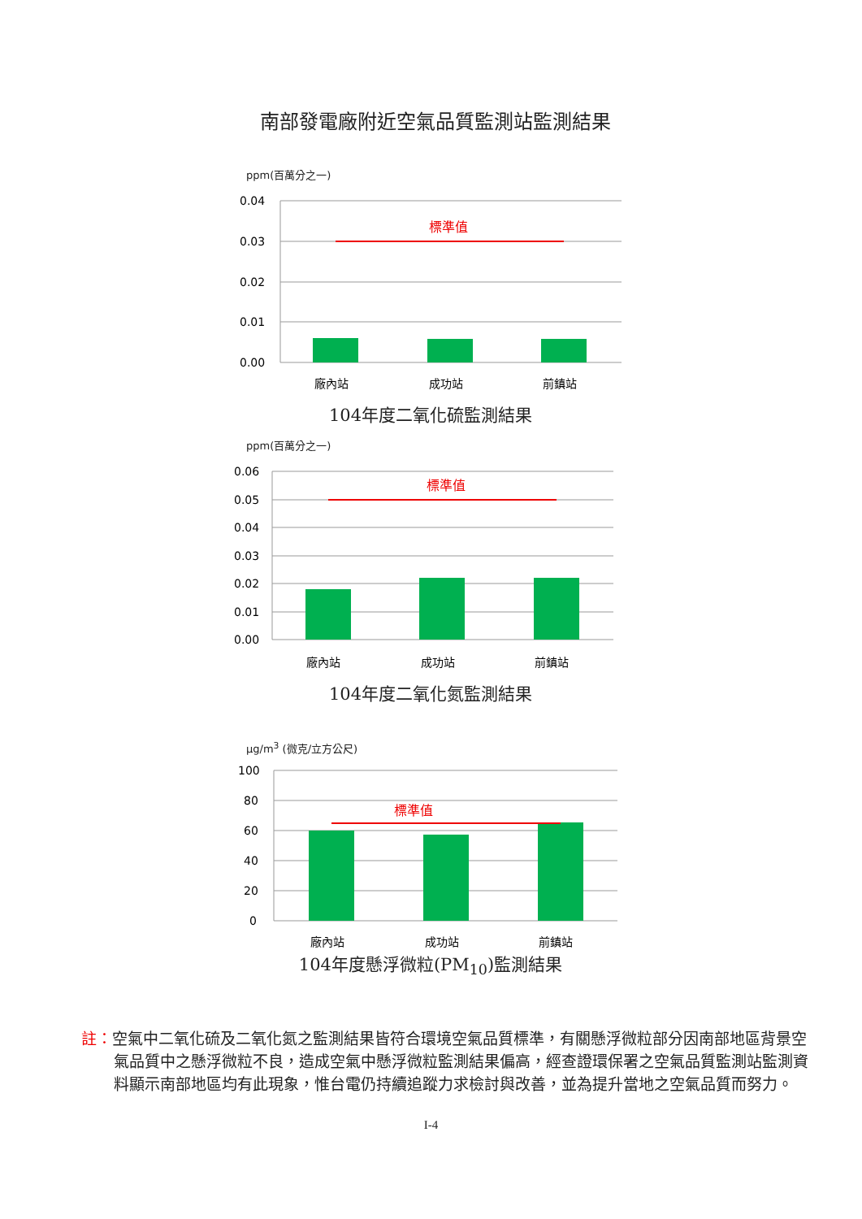南部發電廠附近空氣品質監測站監測結果
ppm(百萬分之一)
0.04
0.03
0.02
0.01
0.00
標準值
廠內站
成功站
前鎮站
104年度二氧化硫監測結果
ppm(百萬分之一)
0.06
0.05
0.04
0.03
0.02
0.01
0.00
標準值
廠內站
成功站
前鎮站
104年度二氧化氮監測結果
μg/m<sup>3</sup> (微克/立方公尺)
100
80
60
40
20
0
標準值
廠內站
成功站
前鎮站
104年度懸浮微粒(PM<sub>10</sub>)監測結果
註：空氣中二氧化硫及二氧化氮之監測結果皆符合環境空氣品質標準，有關懸浮微粒部分因南部地區背景空氣品質中之懸浮微粒不良，造成空氣中懸浮微粒監測結果偏高，經查證環保署之空氣品質監測站監測資料顯示南部地區均有此現象，惟台電仍持續追蹤力求檢討與改善，並為提升當地之空氣品質而努力。
I-4